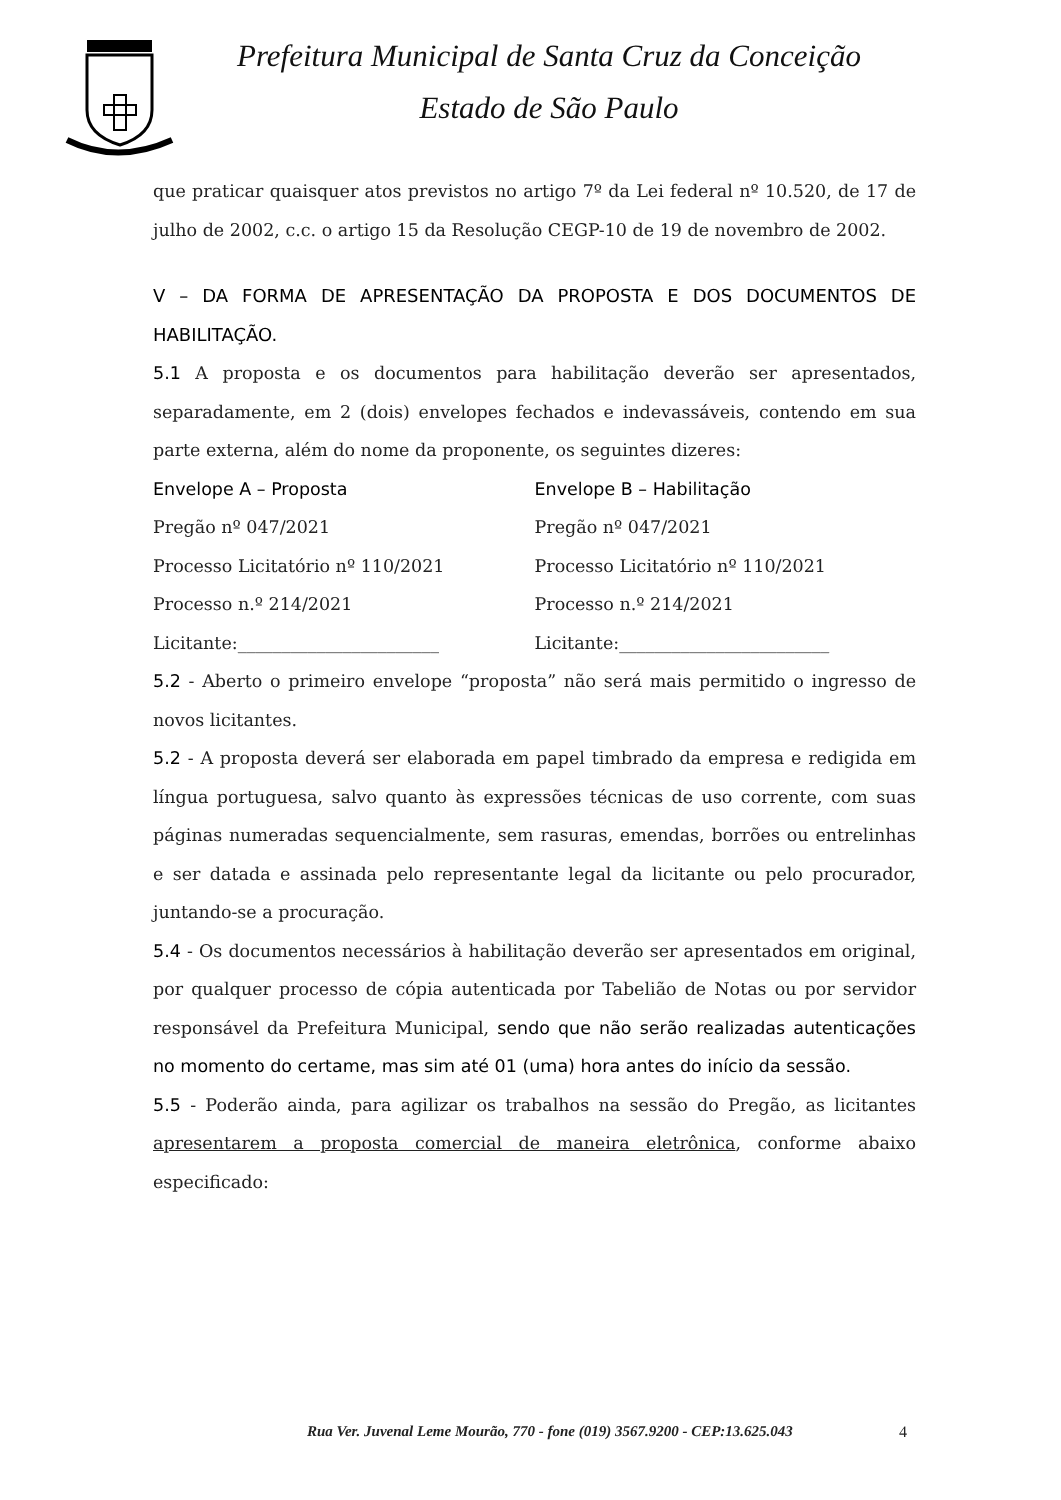Prefeitura Municipal de Santa Cruz da Conceição
Estado de São Paulo
que praticar quaisquer atos previstos no artigo 7º da Lei federal nº 10.520, de 17 de julho de 2002, c.c. o artigo 15 da Resolução CEGP-10 de 19 de novembro de 2002.
V – DA FORMA DE APRESENTAÇÃO DA PROPOSTA E DOS DOCUMENTOS DE HABILITAÇÃO.
5.1 A proposta e os documentos para habilitação deverão ser apresentados, separadamente, em 2 (dois) envelopes fechados e indevassáveis, contendo em sua parte externa, além do nome da proponente, os seguintes dizeres:
Envelope A – Proposta
Pregão nº 047/2021
Processo Licitatório nº 110/2021
Processo n.º 214/2021
Licitante:_______________________
Envelope B – Habilitação
Pregão nº 047/2021
Processo Licitatório nº 110/2021
Processo n.º 214/2021
Licitante:________________________
5.2 - Aberto o primeiro envelope “proposta” não será mais permitido o ingresso de novos licitantes.
5.2 - A proposta deverá ser elaborada em papel timbrado da empresa e redigida em língua portuguesa, salvo quanto às expressões técnicas de uso corrente, com suas páginas numeradas sequencialmente, sem rasuras, emendas, borrões ou entrelinhas e ser datada e assinada pelo representante legal da licitante ou pelo procurador, juntando-se a procuração.
5.4 - Os documentos necessários à habilitação deverão ser apresentados em original, por qualquer processo de cópia autenticada por Tabelião de Notas ou por servidor responsável da Prefeitura Municipal, sendo que não serão realizadas autenticações no momento do certame, mas sim até 01 (uma) hora antes do início da sessão.
5.5 - Poderão ainda, para agilizar os trabalhos na sessão do Pregão, as licitantes apresentarem a proposta comercial de maneira eletrônica, conforme abaixo especificado:
Rua Ver. Juvenal Leme Mourão, 770 - fone (019) 3567.9200 - CEP:13.625.043
4